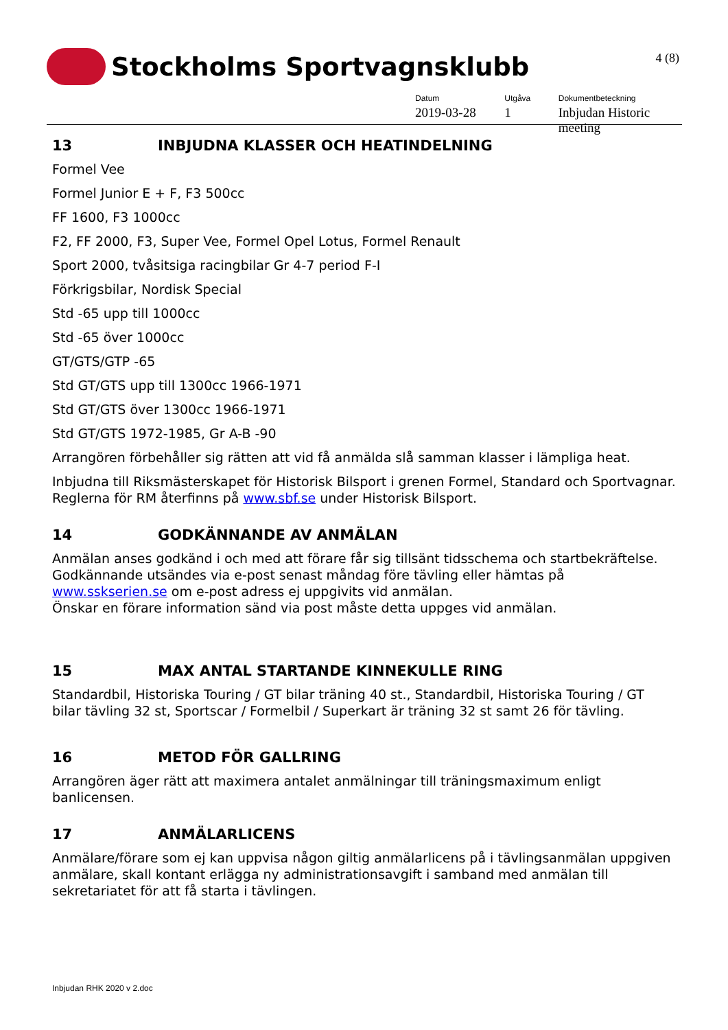Stockholms Sportvagnsklubb
4 (8)
Datum
2019-03-28
Utgåva
1
Dokumentbeteckning
Inbjudan Historic meeting
13 INBJUDNA KLASSER OCH HEATINDELNING
Formel Vee
Formel Junior E + F, F3 500cc
FF 1600, F3 1000cc
F2, FF 2000, F3, Super Vee, Formel Opel Lotus, Formel Renault
Sport 2000, tvåsitsiga racingbilar Gr 4-7 period F-I
Förkrigsbilar, Nordisk Special
Std -65 upp till 1000cc
Std -65 över 1000cc
GT/GTS/GTP -65
Std GT/GTS upp till 1300cc 1966-1971
Std GT/GTS över 1300cc 1966-1971
Std GT/GTS 1972-1985, Gr A-B -90
Arrangören förbehåller sig rätten att vid få anmälda slå samman klasser i lämpliga heat.
Inbjudna till Riksmästerskapet för Historisk Bilsport i grenen Formel, Standard och Sportvagnar. Reglerna för RM återfinns på www.sbf.se under Historisk Bilsport.
14 GODKÄNNANDE AV ANMÄLAN
Anmälan anses godkänd i och med att förare får sig tillsänt tidsschema och startbekräftelse. Godkännande utsändes via e-post senast måndag före tävling eller hämtas på www.sskserien.se om e-post adress ej uppgivits vid anmälan.
Önskar en förare information sänd via post måste detta uppges vid anmälan.
15 MAX ANTAL STARTANDE KINNEKULLE RING
Standardbil, Historiska Touring / GT bilar träning 40 st., Standardbil, Historiska Touring / GT bilar tävling 32 st, Sportscar / Formelbil / Superkart är träning 32 st samt 26 för tävling.
16 METOD FÖR GALLRING
Arrangören äger rätt att maximera antalet anmälningar till träningsmaximum enligt banlicensen.
17 ANMÄLARLICENS
Anmälare/förare som ej kan uppvisa någon giltig anmälarlicens på i tävlingsanmälan uppgiven anmälare, skall kontant erlägga ny administrationsavgift i samband med anmälan till sekretariatet för att få starta i tävlingen.
Inbjudan RHK 2020 v 2.doc